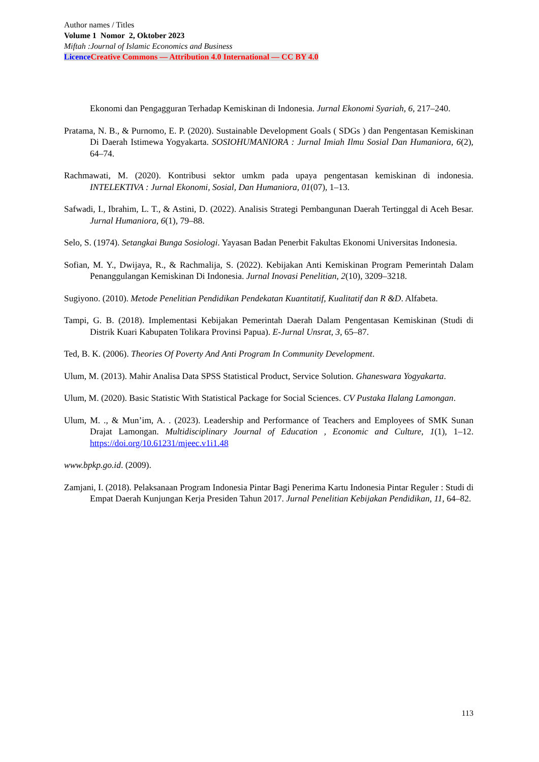Author names / Titles
Volume 1 Nomor 2, Oktober 2023
Miftah :Journal of Islamic Economics and Business
Licence Creative Commons — Attribution 4.0 International — CC BY 4.0
Ekonomi dan Pengagguran Terhadap Kemiskinan di Indonesia. Jurnal Ekonomi Syariah, 6, 217–240.
Pratama, N. B., & Purnomo, E. P. (2020). Sustainable Development Goals ( SDGs ) dan Pengentasan Kemiskinan Di Daerah Istimewa Yogyakarta. SOSIOHUMANIORA : Jurnal Imiah Ilmu Sosial Dan Humaniora, 6(2), 64–74.
Rachmawati, M. (2020). Kontribusi sektor umkm pada upaya pengentasan kemiskinan di indonesia. INTELEKTIVA : Jurnal Ekonomi, Sosial, Dan Humaniora, 01(07), 1–13.
Safwadi, I., Ibrahim, L. T., & Astini, D. (2022). Analisis Strategi Pembangunan Daerah Tertinggal di Aceh Besar. Jurnal Humaniora, 6(1), 79–88.
Selo, S. (1974). Setangkai Bunga Sosiologi. Yayasan Badan Penerbit Fakultas Ekonomi Universitas Indonesia.
Sofian, M. Y., Dwijaya, R., & Rachmalija, S. (2022). Kebijakan Anti Kemiskinan Program Pemerintah Dalam Penanggulangan Kemiskinan Di Indonesia. Jurnal Inovasi Penelitian, 2(10), 3209–3218.
Sugiyono. (2010). Metode Penelitian Pendidikan Pendekatan Kuantitatif, Kualitatif dan R &D. Alfabeta.
Tampi, G. B. (2018). Implementasi Kebijakan Pemerintah Daerah Dalam Pengentasan Kemiskinan (Studi di Distrik Kuari Kabupaten Tolikara Provinsi Papua). E-Jurnal Unsrat, 3, 65–87.
Ted, B. K. (2006). Theories Of Poverty And Anti Program In Community Development.
Ulum, M. (2013). Mahir Analisa Data SPSS Statistical Product, Service Solution. Ghaneswara Yogyakarta.
Ulum, M. (2020). Basic Statistic With Statistical Package for Social Sciences. CV Pustaka Ilalang Lamongan.
Ulum, M. ., & Mun’im, A. . (2023). Leadership and Performance of Teachers and Employees of SMK Sunan Drajat Lamongan. Multidisciplinary Journal of Education , Economic and Culture, 1(1), 1–12. https://doi.org/10.61231/mjeec.v1i1.48
www.bpkp.go.id. (2009).
Zamjani, I. (2018). Pelaksanaan Program Indonesia Pintar Bagi Penerima Kartu Indonesia Pintar Reguler : Studi di Empat Daerah Kunjungan Kerja Presiden Tahun 2017. Jurnal Penelitian Kebijakan Pendidikan, 11, 64–82.
113